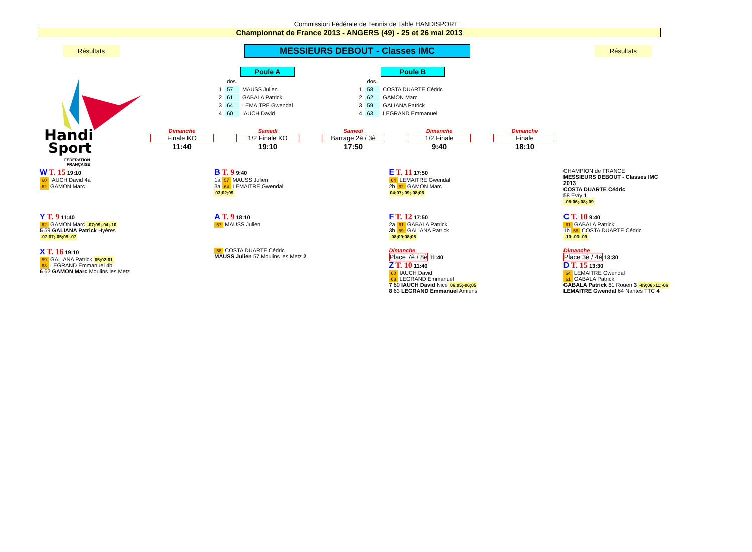Commission Fédérale de Tennis de Table HANDISPORT
Championnat de France 2013 - ANGERS (49) - 25 et 26 mai 2013
Résultats MESSIEURS DEBOUT - Classes IMC Résultats
Handi
Sport
FÉDÉRATION
FRANÇAISE
| | | Poule A |
| | dos. | |
| 1 | 57 | MAUSS Julien |
| 2 | 61 | GABALA Patrick |
| 3 | 64 | LEMAITRE Gwendal |
| 4 | 60 | IAUCH David |
| | | Poule B |
| | dos. | |
| 1 | 58 | COSTA DUARTE Cédric |
| 2 | 62 | GAMON Marc |
| 3 | 59 | GALIANA Patrick |
| 4 | 63 | LEGRAND Emmanuel |
Dimanche
Finale KO
11:40
Samedi
1/2 Finale KO
19:10
Samedi
Barrage 2è / 3è
17:50
Dimanche
1/2 Finale
9:40
Dimanche
Finale
18:10
W T. 15 19:10
60 IAUCH David 4a
62 GAMON Marc
B T. 9 9:40
1a 57 MAUSS Julien
3a 64 LEMAITRE Gwendal
03;02;09
E T. 11 17:50
64 LEMAITRE Gwendal
2b 62 GAMON Marc
04;07;-09;-08;06
CHAMPION de FRANCE
MESSIEURS DEBOUT - Classes IMC
2013
COSTA DUARTE Cédric
58 Evry 1
-08;06;-08;-09
Y T. 9 11:40
62 GAMON Marc -07;09;-04;-10
5 59 GALIANA Patrick Hyères
-07;07;-05;09;-07
A T. 9 18:10
57 MAUSS Julien
F T. 12 17:50
2a 61 GABALA Patrick
3b 59 GALIANA Patrick
-08;09;08;05
C T. 10 9:40
61 GABALA Patrick
1b 58 COSTA DUARTE Cédric
-10;-03;-09
X T. 16 19:10
59 GALIANA Patrick 05;02;01
63 LEGRAND Emmanuel 4b
6 62 GAMON Marc Moulins les Metz
58 COSTA DUARTE Cédric
MAUSS Julien 57 Moulins les Metz 2
Dimanche
Place 7è / 8è 11:40
Z T. 10 11:40
60 IAUCH David
63 LEGRAND Emmanuel
7 60 IAUCH David Nice 06;05;-06;05
8 63 LEGRAND Emmanuel Amiens
Dimanche
Place 3è / 4è 13:30
D T. 15 13:30
64 LEMAITRE Gwendal
61 GABALA Patrick
GABALA Patrick 61 Rouen 3 -09;06;-11;-06
LEMAITRE Gwendal 64 Nantes TTC 4